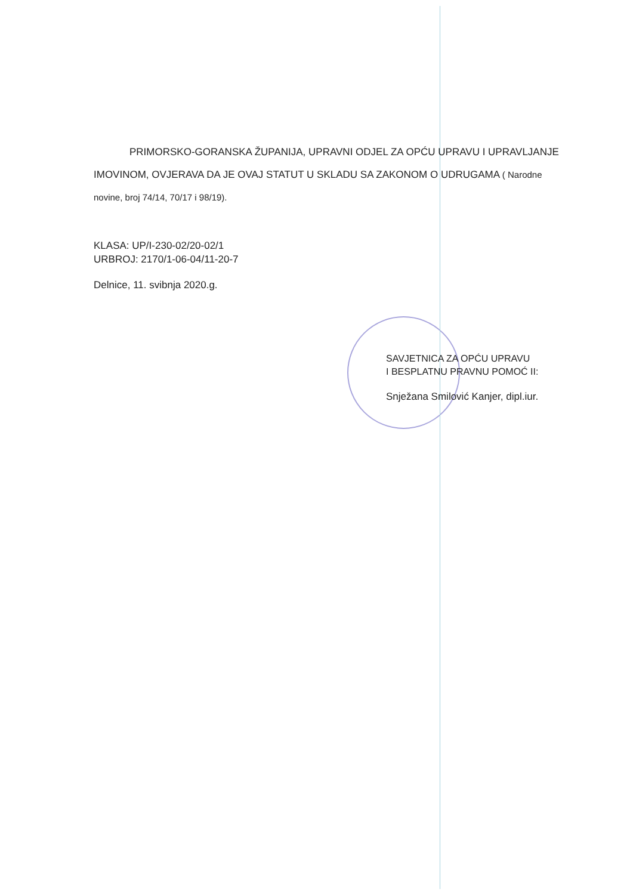PRIMORSKO-GORANSKA ŽUPANIJA, UPRAVNI ODJEL ZA OPĆU UPRAVU I UPRAVLJANJE IMOVINOM, OVJERAVA DA JE OVAJ STATUT U SKLADU SA ZAKONOM O UDRUGAMA ( Narodne novine, broj 74/14, 70/17 i 98/19).
KLASA: UP/I-230-02/20-02/1
URBROJ: 2170/1-06-04/11-20-7
Delnice, 11. svibnja 2020.g.
SAVJETNICA ZA OPĆU UPRAVU
I BESPLATNU PRAVNU POMOĆ II:
Snježana Smilović Kanjer, dipl.iur.